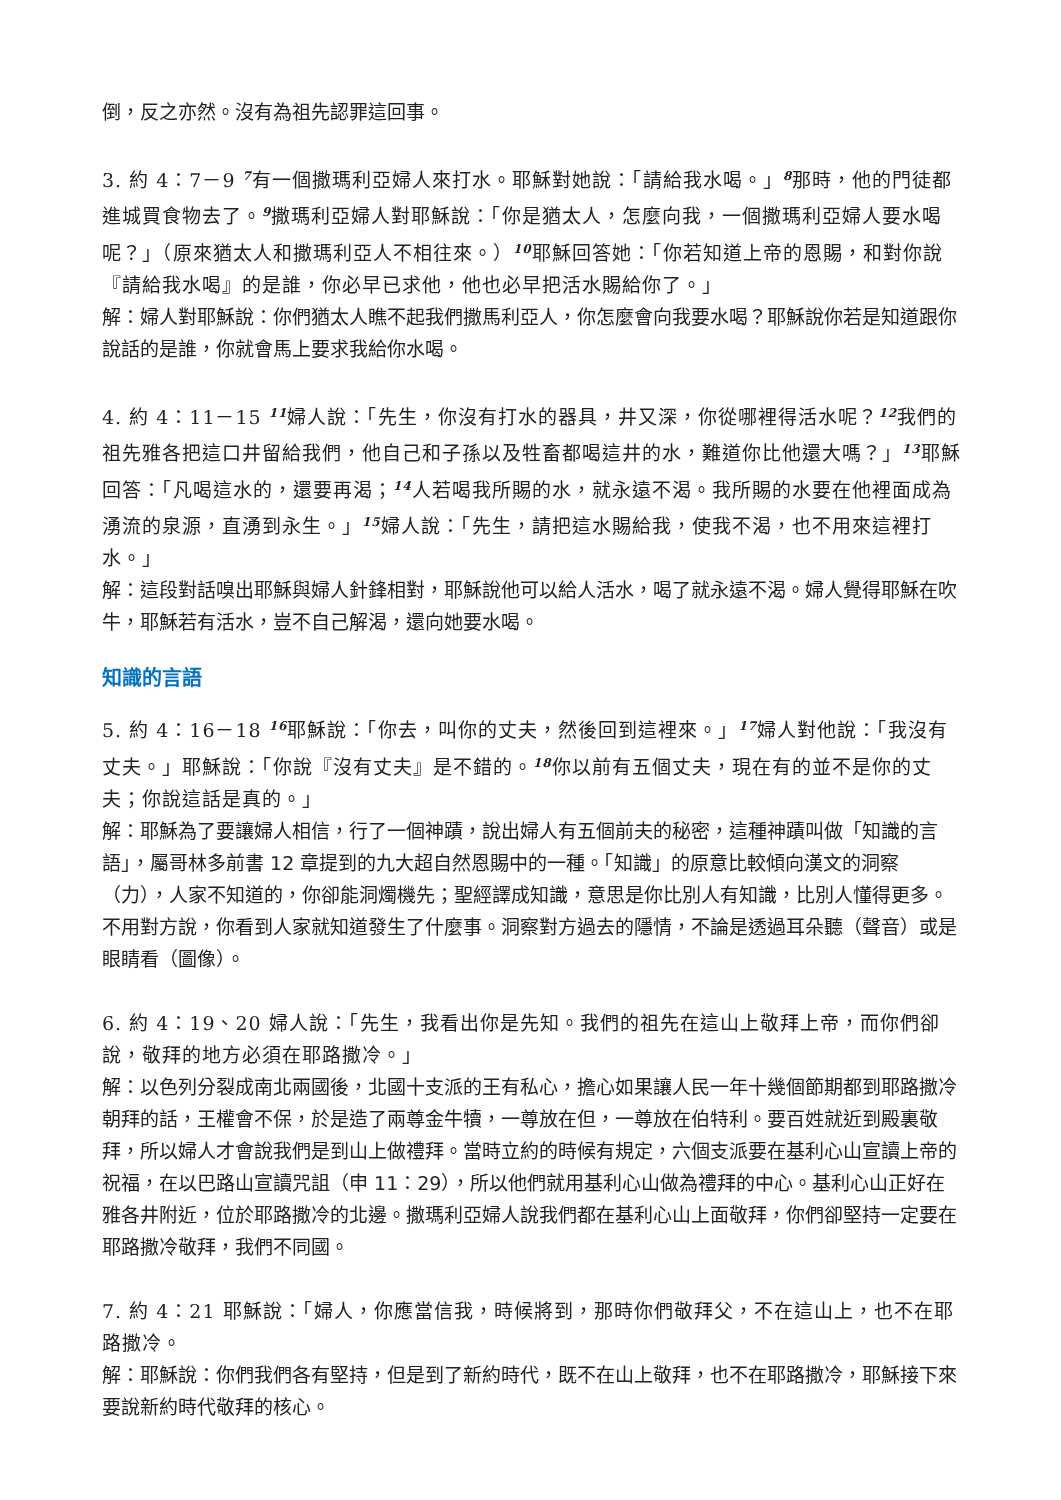倒，反之亦然。沒有為祖先認罪這回事。
3. 約 4：7－9 <sup>7</sup>有一個撒瑪利亞婦人來打水。耶穌對她說：「請給我水喝。」<sup>8</sup>那時，他的門徒都進城買食物去了。<sup>9</sup>撒瑪利亞婦人對耶穌說：「你是猶太人，怎麼向我，一個撒瑪利亞婦人要水喝呢？」（原來猶太人和撒瑪利亞人不相往來。）<sup>10</sup>耶穌回答她：「你若知道上帝的恩賜，和對你說『請給我水喝』的是誰，你必早已求他，他也必早把活水賜給你了。」
解：婦人對耶穌說：你們猶太人瞧不起我們撒馬利亞人，你怎麼會向我要水喝？耶穌說你若是知道跟你說話的是誰，你就會馬上要求我給你水喝。
4. 約 4：11－15 <sup>11</sup>婦人說：「先生，你沒有打水的器具，井又深，你從哪裡得活水呢？<sup>12</sup>我們的祖先雅各把這口井留給我們，他自己和子孫以及牲畜都喝這井的水，難道你比他還大嗎？」<sup>13</sup>耶穌回答：「凡喝這水的，還要再渴；<sup>14</sup>人若喝我所賜的水，就永遠不渴。我所賜的水要在他裡面成為湧流的泉源，直湧到永生。」<sup>15</sup>婦人說：「先生，請把這水賜給我，使我不渴，也不用來這裡打水。」
解：這段對話嗅出耶穌與婦人針鋒相對，耶穌說他可以給人活水，喝了就永遠不渴。婦人覺得耶穌在吹牛，耶穌若有活水，豈不自己解渴，還向她要水喝。
知識的言語
5. 約 4：16－18 <sup>16</sup>耶穌說：「你去，叫你的丈夫，然後回到這裡來。」<sup>17</sup>婦人對他說：「我沒有丈夫。」耶穌說：「你說『沒有丈夫』是不錯的。<sup>18</sup>你以前有五個丈夫，現在有的並不是你的丈夫；你說這話是真的。」
解：耶穌為了要讓婦人相信，行了一個神蹟，說出婦人有五個前夫的秘密，這種神蹟叫做「知識的言語」，屬哥林多前書 12 章提到的九大超自然恩賜中的一種。「知識」的原意比較傾向漢文的洞察（力），人家不知道的，你卻能洞燭機先；聖經譯成知識，意思是你比別人有知識，比別人懂得更多。不用對方說，你看到人家就知道發生了什麼事。洞察對方過去的隱情，不論是透過耳朵聽（聲音）或是眼睛看（圖像）。
6. 約 4：19、20 婦人說：「先生，我看出你是先知。我們的祖先在這山上敬拜上帝，而你們卻說，敬拜的地方必須在耶路撒冷。」
解：以色列分裂成南北兩國後，北國十支派的王有私心，擔心如果讓人民一年十幾個節期都到耶路撒冷朝拜的話，王權會不保，於是造了兩尊金牛犢，一尊放在但，一尊放在伯特利。要百姓就近到殿裏敬拜，所以婦人才會說我們是到山上做禮拜。當時立約的時候有規定，六個支派要在基利心山宣讀上帝的祝福，在以巴路山宣讀咒詛（申 11：29），所以他們就用基利心山做為禮拜的中心。基利心山正好在雅各井附近，位於耶路撒冷的北邊。撒瑪利亞婦人說我們都在基利心山上面敬拜，你們卻堅持一定要在耶路撒冷敬拜，我們不同國。
7. 約 4：21 耶穌說：「婦人，你應當信我，時候將到，那時你們敬拜父，不在這山上，也不在耶路撒冷。
解：耶穌說：你們我們各有堅持，但是到了新約時代，既不在山上敬拜，也不在耶路撒冷，耶穌接下來要說新約時代敬拜的核心。